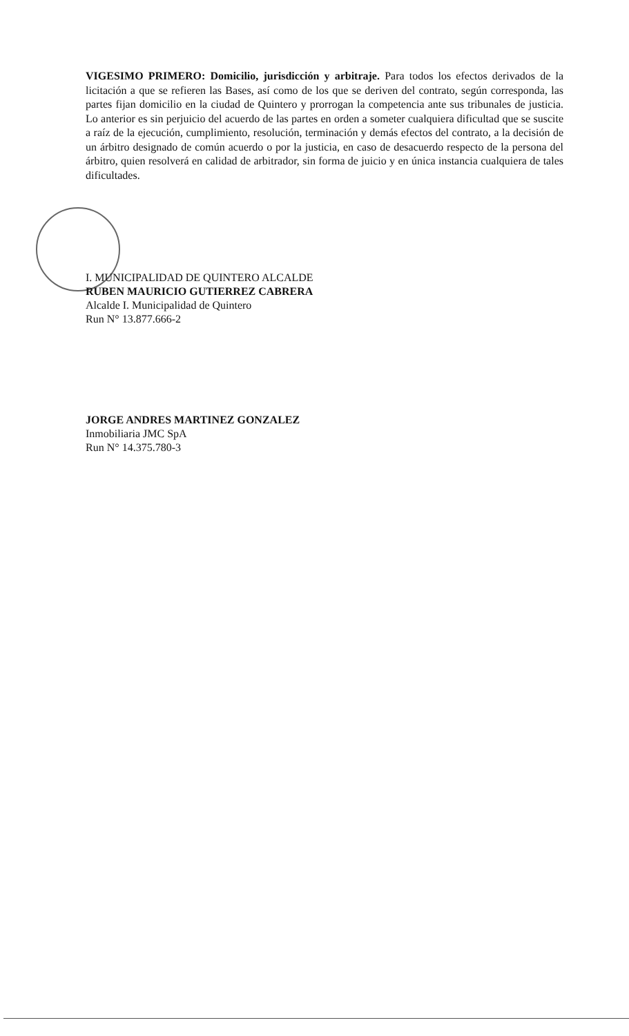VIGESIMO PRIMERO: Domicilio, jurisdicción y arbitraje. Para todos los efectos derivados de la licitación a que se refieren las Bases, así como de los que se deriven del contrato, según corresponda, las partes fijan domicilio en la ciudad de Quintero y prorrogan la competencia ante sus tribunales de justicia. Lo anterior es sin perjuicio del acuerdo de las partes en orden a someter cualquiera dificultad que se suscite a raíz de la ejecución, cumplimiento, resolución, terminación y demás efectos del contrato, a la decisión de un árbitro designado de común acuerdo o por la justicia, en caso de desacuerdo respecto de la persona del árbitro, quien resolverá en calidad de arbitrador, sin forma de juicio y en única instancia cualquiera de tales dificultades.
I. MUNICIPALIDAD DE QUINTERO ALCALDE
RUBEN MAURICIO GUTIERREZ CABRERA
Alcalde I. Municipalidad de Quintero
Run N° 13.877.666-2
JORGE ANDRES MARTINEZ GONZALEZ
Inmobiliaria JMC SpA
Run N° 14.375.780-3